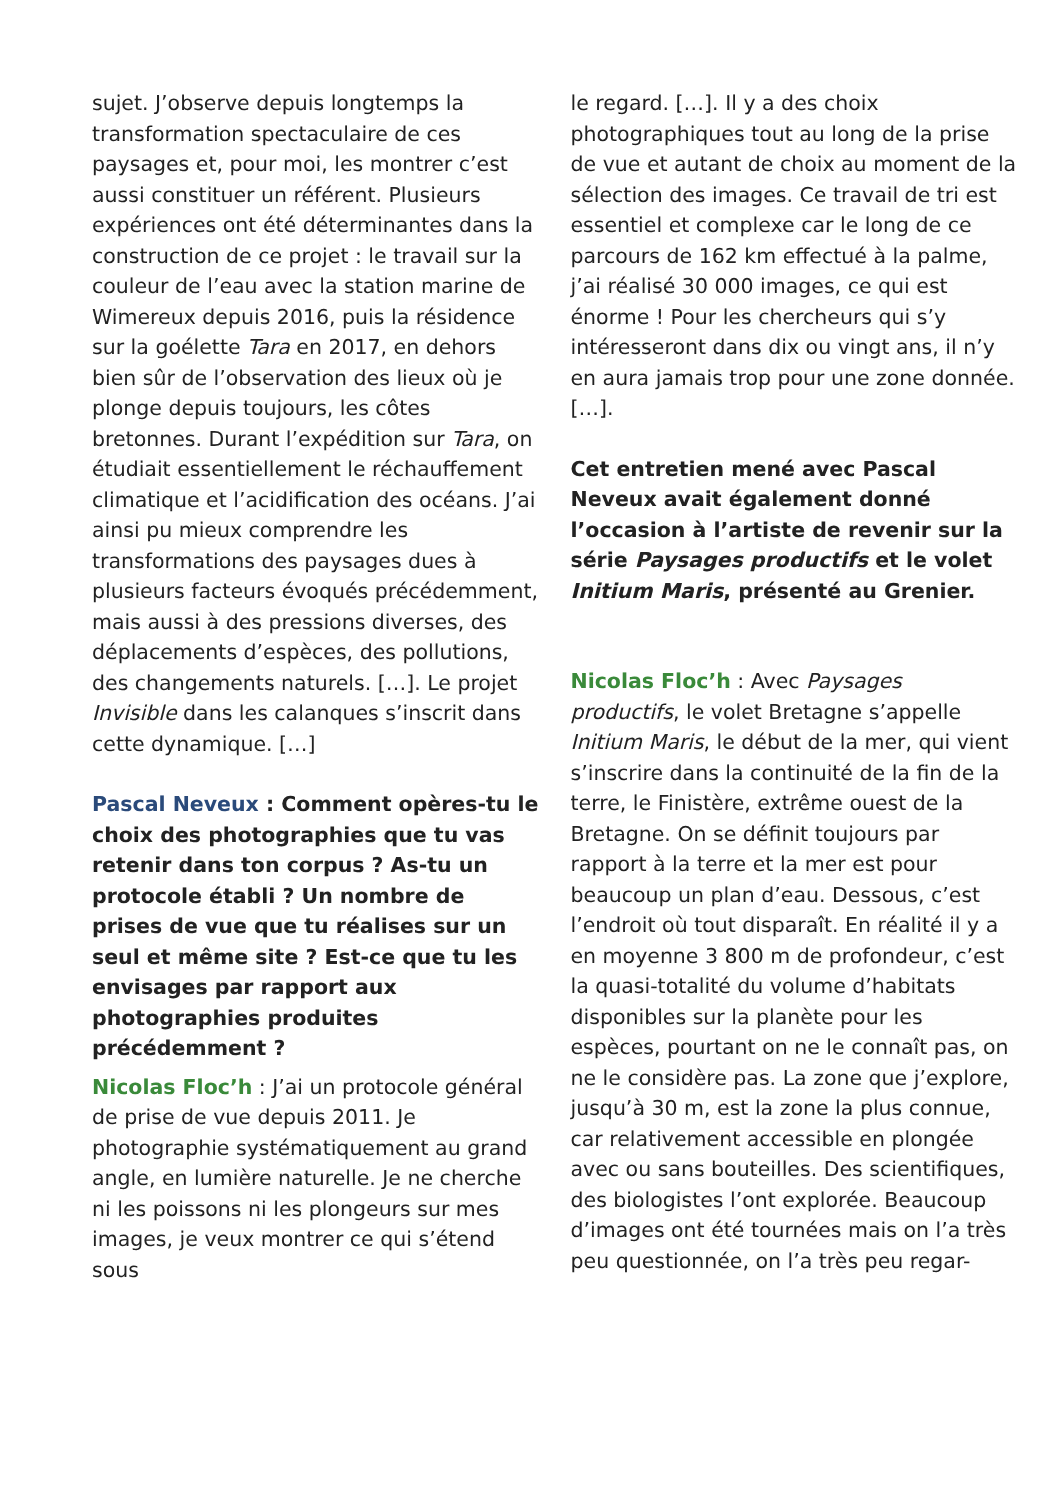sujet. J’observe depuis longtemps la transformation spectaculaire de ces paysages et, pour moi, les montrer c’est aussi constituer un référent. Plusieurs expériences ont été déterminantes dans la construction de ce projet : le travail sur la couleur de l’eau avec la station marine de Wimereux depuis 2016, puis la résidence sur la goélette Tara en 2017, en dehors bien sûr de l’observation des lieux où je plonge depuis toujours, les côtes bretonnes. Durant l’expédition sur Tara, on étudiait essentiellement le réchauffement climatique et l’acidification des océans. J’ai ainsi pu mieux comprendre les transformations des paysages dues à plusieurs facteurs évoqués précédemment, mais aussi à des pressions diverses, des déplacements d’espèces, des pollutions, des changements naturels. […]. Le projet Invisible dans les calanques s’inscrit dans cette dynamique. […]
Pascal Neveux : Comment opères-tu le choix des photographies que tu vas retenir dans ton corpus ? As-tu un protocole établi ? Un nombre de prises de vue que tu réalises sur un seul et même site ? Est-ce que tu les envisages par rapport aux photographies produites précédemment ?
Nicolas Floc’h : J’ai un protocole général de prise de vue depuis 2011. Je photographie systématiquement au grand angle, en lumière naturelle. Je ne cherche ni les poissons ni les plongeurs sur mes images, je veux montrer ce qui s’étend sous
le regard. […]. Il y a des choix photographiques tout au long de la prise de vue et autant de choix au moment de la sélection des images. Ce travail de tri est essentiel et complexe car le long de ce parcours de 162 km effectué à la palme, j’ai réalisé 30 000 images, ce qui est énorme ! Pour les chercheurs qui s’y intéresseront dans dix ou vingt ans, il n’y en aura jamais trop pour une zone donnée. […].
Cet entretien mené avec Pascal Neveux avait également donné l’occasion à l’artiste de revenir sur la série Paysages productifs et le volet Initium Maris, présenté au Grenier.
Nicolas Floc’h : Avec Paysages productifs, le volet Bretagne s’appelle Initium Maris, le début de la mer, qui vient s’inscrire dans la continuité de la fin de la terre, le Finistère, extrême ouest de la Bretagne. On se définit toujours par rapport à la terre et la mer est pour beaucoup un plan d’eau. Dessous, c’est l’endroit où tout disparaît. En réalité il y a en moyenne 3 800 m de profondeur, c’est la quasi-totalité du volume d’habitats disponibles sur la planète pour les espèces, pourtant on ne le connaît pas, on ne le considère pas. La zone que j’explore, jusqu’à 30 m, est la zone la plus connue, car relativement accessible en plongée avec ou sans bouteilles. Des scientifiques, des biologistes l’ont explorée. Beaucoup d’images ont été tournées mais on l’a très peu questionnée, on l’a très peu regar-